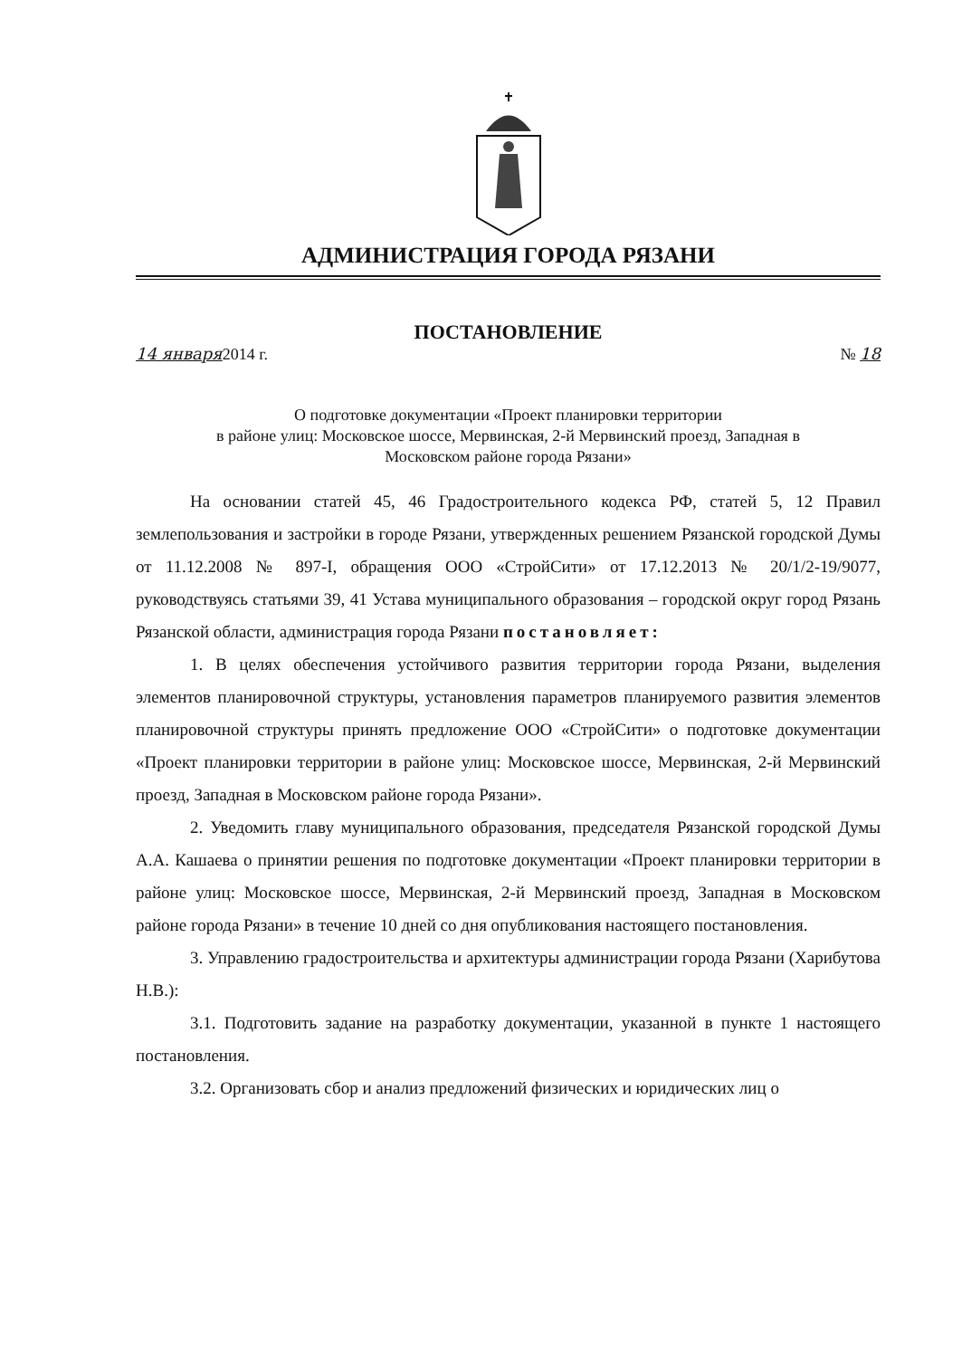АДМИНИСТРАЦИЯ ГОРОДА РЯЗАНИ
ПОСТАНОВЛЕНИЕ
14 января2014 г. № 18
О подготовке документации «Проект планировки территории
в районе улиц: Московское шоссе, Мервинская, 2-й Мервинский проезд, Западная в
Московском районе города Рязани»
На основании статей 45, 46 Градостроительного кодекса РФ, статей 5, 12 Правил землепользования и застройки в городе Рязани, утвержденных решением Рязанской городской Думы от 11.12.2008 № 897-I, обращения ООО «СтройСити» от 17.12.2013 № 20/1/2-19/9077, руководствуясь статьями 39, 41 Устава муниципального образования – городской округ город Рязань Рязанской области, администрация города Рязани постановляет:
1. В целях обеспечения устойчивого развития территории города Рязани, выделения элементов планировочной структуры, установления параметров планируемого развития элементов планировочной структуры принять предложение ООО «СтройСити» о подготовке документации «Проект планировки территории в районе улиц: Московское шоссе, Мервинская, 2-й Мервинский проезд, Западная в Московском районе города Рязани».
2. Уведомить главу муниципального образования, председателя Рязанской городской Думы А.А. Кашаева о принятии решения по подготовке документации «Проект планировки территории в районе улиц: Московское шоссе, Мервинская, 2-й Мервинский проезд, Западная в Московском районе города Рязани» в течение 10 дней со дня опубликования настоящего постановления.
3. Управлению градостроительства и архитектуры администрации города Рязани (Харибутова Н.В.):
3.1. Подготовить задание на разработку документации, указанной в пункте 1 настоящего постановления.
3.2. Организовать сбор и анализ предложений физических и юридических лиц о